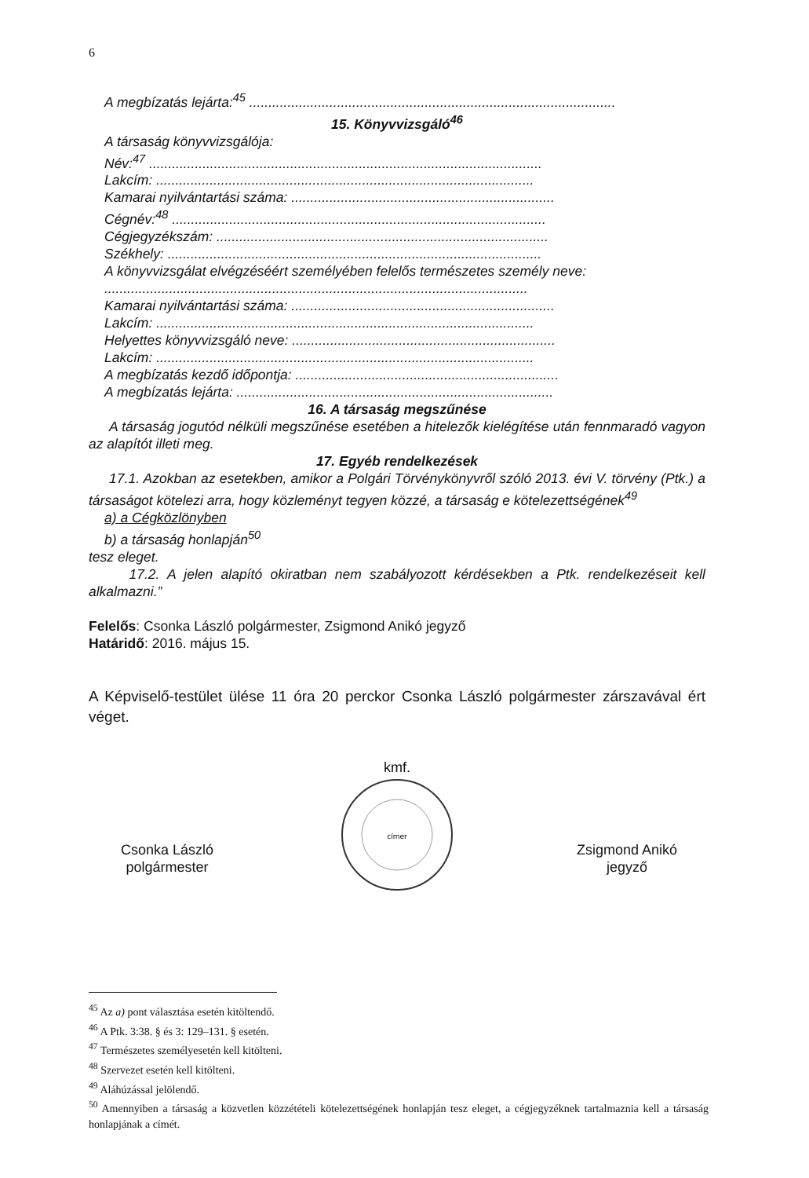6
A megbízatás lejárta:<sup>45</sup> ................................................................................................
15. Könyvvizsgáló<sup>46</sup>
A társaság könyvvizsgálója:
Név:<sup>47</sup> .......................................................................................................
Lakcím: ...................................................................................................
Kamarai nyilvántartási száma: .....................................................................
Cégnév:<sup>48</sup> ..................................................................................................
Cégjegyzékszám: .......................................................................................
Székhely: ..................................................................................................
A könyvvizsgálat elvégzéséért személyében felelős természetes személy neve:
...............................................................................................................
Kamarai nyilvántartási száma: .....................................................................
Lakcím: ...................................................................................................
Helyettes könyvvizsgáló neve: .....................................................................
Lakcím: ...................................................................................................
A megbízatás kezdő időpontja: .....................................................................
A megbízatás lejárta: ...................................................................................
16. A társaság megszűnése
A társaság jogutód nélküli megszűnése esetében a hitelezők kielégítése után fennmaradó vagyon az alapítót illeti meg.
17. Egyéb rendelkezések
17.1. Azokban az esetekben, amikor a Polgári Törvénykönyvről szóló 2013. évi V. törvény (Ptk.) a társaságot kötelezi arra, hogy közleményt tegyen közzé, a társaság e kötelezettségének<sup>49</sup>
a) a Cégközlönyben
b) a társaság honlapján<sup>50</sup>
tesz eleget.
17.2. A jelen alapító okiratban nem szabályozott kérdésekben a Ptk. rendelkezéseit kell alkalmazni.”
Felelős: Csonka László polgármester, Zsigmond Anikó jegyző
Határidő: 2016. május 15.
A Képviselő-testület ülése 11 óra 20 perckor Csonka László polgármester zárszavával ért véget.
Csonka László
polgármester
kmf.
címer
Zsigmond Anikó
jegyző
<sup>45</sup> Az a) pont választása esetén kitöltendő.
<sup>46</sup> A Ptk. 3:38. § és 3: 129–131. § esetén.
<sup>47</sup> Természetes személyesetén kell kitölteni.
<sup>48</sup> Szervezet esetén kell kitölteni.
<sup>49</sup> Aláhúzással jelölendő.
<sup>50</sup> Amennyiben a társaság a közvetlen közzétételi kötelezettségének honlapján tesz eleget, a cégjegyzéknek tartalmaznia kell a társaság honlapjának a címét.